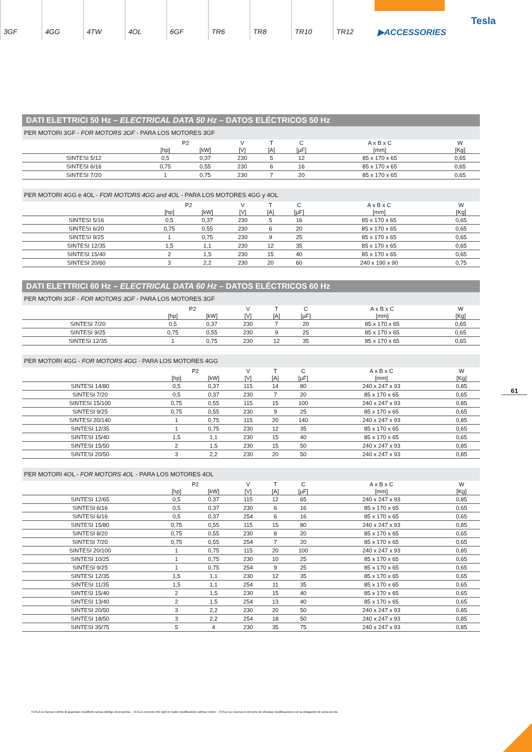3GF 4GG 4TW 4OL 6GF TR6 TR8 TR10 TR12
▶ACCESSORIES
Tesla
DATI ELETTRICI 50 Hz – ELECTRICAL DATA 50 Hz – DATOS ELÉCTRICOS 50 Hz
PER MOTORI 3GF - FOR MOTORS 3GF - PARA LOS MOTORES 3GF
| | P2 | | V | T | C | A x B x C | W |
| --- | --- | --- | --- | --- | --- | --- | --- |
| | [hp] | [kW] | [V] | [A] | [µF] | [mm] | [Kg] |
| SINTESI 5/12 | 0,5 | 0,37 | 230 | 5 | 12 | 85 x 170 x 65 | 0,65 |
| SINTESI 6/16 | 0,75 | 0,55 | 230 | 6 | 16 | 85 x 170 x 65 | 0,65 |
| SINTESI 7/20 | 1 | 0,75 | 230 | 7 | 20 | 85 x 170 x 65 | 0,65 |
PER MOTORI 4GG e 4OL - FOR MOTORS 4GG and 4OL - PARA LOS MOTORES 4GG y 4OL
| | P2 | | V | T | C | A x B x C | W |
| --- | --- | --- | --- | --- | --- | --- | --- |
| | [hp] | [kW] | [V] | [A] | [µF] | [mm] | [Kg] |
| SINTESI 5/16 | 0,5 | 0,37 | 230 | 5 | 16 | 85 x 170 x 65 | 0,65 |
| SINTESI 6/20 | 0,75 | 0,55 | 230 | 6 | 20 | 85 x 170 x 65 | 0,65 |
| SINTESI 9/25 | 1 | 0,75 | 230 | 9 | 25 | 85 x 170 x 65 | 0,65 |
| SINTESI 12/35 | 1,5 | 1,1 | 230 | 12 | 35 | 85 x 170 x 65 | 0,65 |
| SINTESI 15/40 | 2 | 1,5 | 230 | 15 | 40 | 85 x 170 x 65 | 0,65 |
| SINTESI 20/60 | 3 | 2,2 | 230 | 20 | 60 | 240 x 190 x 90 | 0,75 |
DATI ELETTRICI 60 Hz – ELECTRICAL DATA 60 Hz – DATOS ELÉCTRICOS 60 Hz
PER MOTORI 3GF - FOR MOTORS 3GF - PARA LOS MOTORES 3GF
| | P2 | | V | T | C | A x B x C | W |
| --- | --- | --- | --- | --- | --- | --- | --- |
| | [hp] | [kW] | [V] | [A] | [µF] | [mm] | [Kg] |
| SINTESI 7/20 | 0,5 | 0,37 | 230 | 7 | 20 | 85 x 170 x 65 | 0,65 |
| SINTESI 9/25 | 0,75 | 0,55 | 230 | 9 | 25 | 85 x 170 x 65 | 0,65 |
| SINTESI 12/35 | 1 | 0,75 | 230 | 12 | 35 | 85 x 170 x 65 | 0,65 |
PER MOTORI 4GG - FOR MOTORS 4GG - PARA LOS MOTORES 4GG
| | P2 | | V | T | C | A x B x C | W |
| --- | --- | --- | --- | --- | --- | --- | --- |
| | [hp] | [kW] | [V] | [A] | [µF] | [mm] | [Kg] |
| SINTESI 14/80 | 0,5 | 0,37 | 115 | 14 | 80 | 240 x 247 x 93 | 0,85 |
| SINTESI 7/20 | 0,5 | 0,37 | 230 | 7 | 20 | 85 x 170 x 65 | 0,65 |
| SINTESI 15/100 | 0,75 | 0,55 | 115 | 15 | 100 | 240 x 247 x 93 | 0,85 |
| SINTESI 9/25 | 0,75 | 0,55 | 230 | 9 | 25 | 85 x 170 x 65 | 0,65 |
| SINTESI 20/140 | 1 | 0,75 | 115 | 20 | 140 | 240 x 247 x 93 | 0,85 |
| SINTESI 12/35 | 1 | 0,75 | 230 | 12 | 35 | 85 x 170 x 65 | 0,65 |
| SINTESI 15/40 | 1,5 | 1,1 | 230 | 15 | 40 | 85 x 170 x 65 | 0,65 |
| SINTESI 15/50 | 2 | 1,5 | 230 | 15 | 50 | 240 x 247 x 93 | 0,85 |
| SINTESI 20/50 | 3 | 2,2 | 230 | 20 | 50 | 240 x 247 x 93 | 0,85 |
PER MOTORI 4OL - FOR MOTORS 4OL - PARA LOS MOTORES 4OL
| | P2 | | V | T | C | A x B x C | W |
| --- | --- | --- | --- | --- | --- | --- | --- |
| | [hp] | [kW] | [V] | [A] | [µF] | [mm] | [Kg] |
| SINTESI 12/65 | 0,5 | 0,37 | 115 | 12 | 65 | 240 x 247 x 93 | 0,85 |
| SINTESI 6/16 | 0,5 | 0,37 | 230 | 6 | 16 | 85 x 170 x 65 | 0,65 |
| SINTESI 6/16 | 0,5 | 0,37 | 254 | 6 | 16 | 85 x 170 x 65 | 0,65 |
| SINTESI 15/80 | 0,75 | 0,55 | 115 | 15 | 80 | 240 x 247 x 93 | 0,85 |
| SINTESI 8/20 | 0,75 | 0,55 | 230 | 8 | 20 | 85 x 170 x 65 | 0,65 |
| SINTESI 7/20 | 0,75 | 0,55 | 254 | 7 | 20 | 85 x 170 x 65 | 0,65 |
| SINTESI 20/100 | 1 | 0,75 | 115 | 20 | 100 | 240 x 247 x 93 | 0,85 |
| SINTESI 10/25 | 1 | 0,75 | 230 | 10 | 25 | 85 x 170 x 65 | 0,65 |
| SINTESI 9/25 | 1 | 0,75 | 254 | 9 | 25 | 85 x 170 x 65 | 0,65 |
| SINTESI 12/35 | 1,5 | 1,1 | 230 | 12 | 35 | 85 x 170 x 65 | 0,65 |
| SINTESI 11/35 | 1,5 | 1,1 | 254 | 11 | 35 | 85 x 170 x 65 | 0,65 |
| SINTESI 15/40 | 2 | 1,5 | 230 | 15 | 40 | 85 x 170 x 65 | 0,65 |
| SINTESI 13/40 | 2 | 1,5 | 254 | 13 | 40 | 85 x 170 x 65 | 0,65 |
| SINTESI 20/50 | 3 | 2,2 | 230 | 20 | 50 | 240 x 247 x 93 | 0,85 |
| SINTESI 18/50 | 3 | 2,2 | 254 | 18 | 50 | 240 x 247 x 93 | 0,85 |
| SINTESI 35/75 | 5 | 4 | 230 | 35 | 75 | 240 x 247 x 93 | 0,85 |
61
TESLA si riserva il diritto di apportare modifiche senza obbligo di preavviso - TESLA reserves the right to make modifications without notice - TESLA se reserva el derecho de efectuar modificaciones sin la obligación de aviso previo